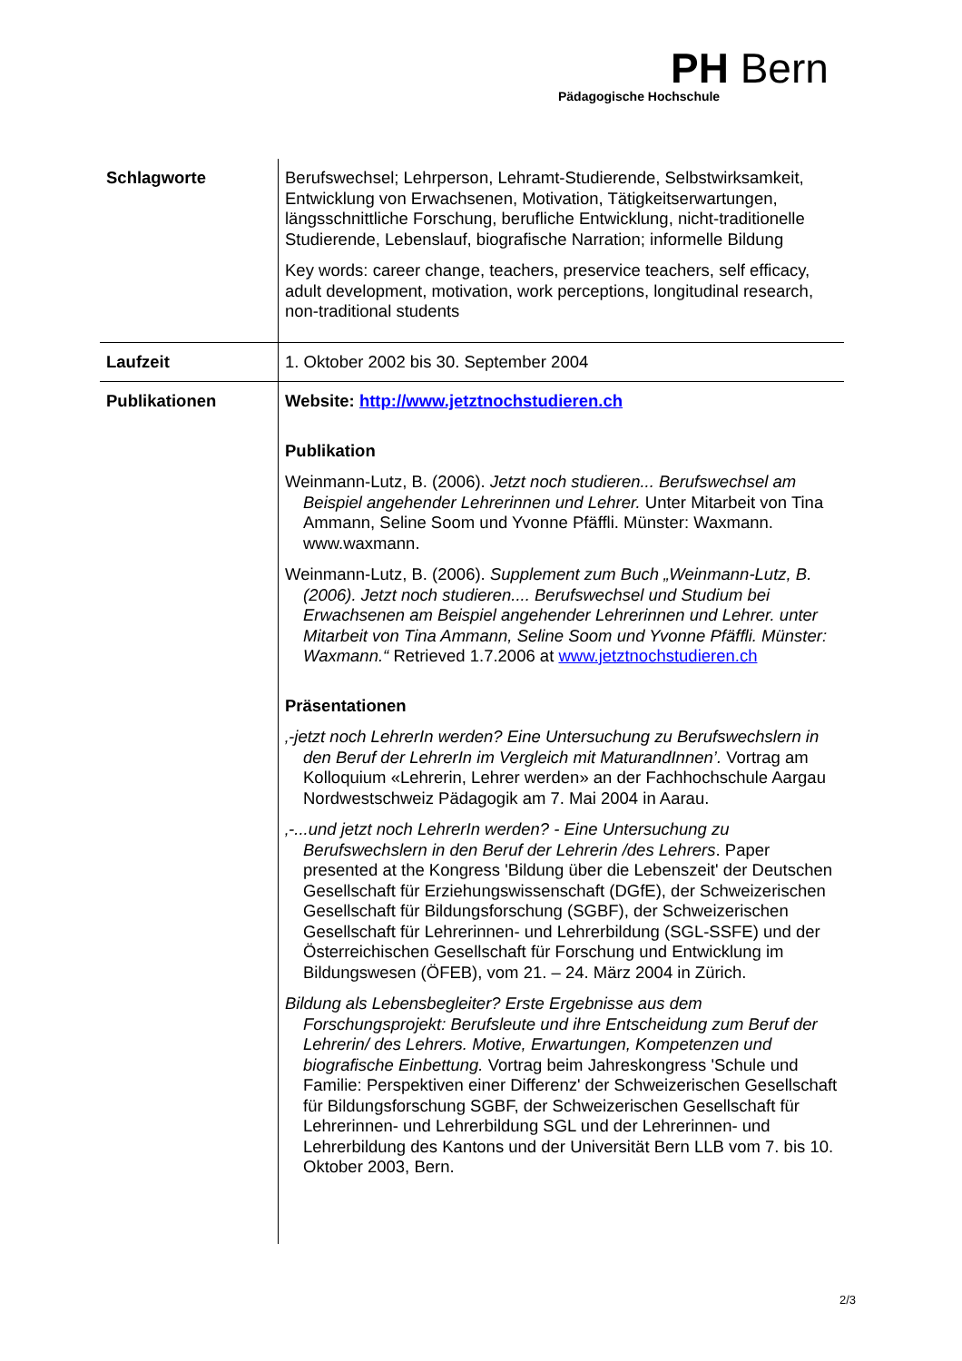PH Bern
Pädagogische Hochschule
| Schlagworte | Berufswechsel; Lehrperson, Lehramt-Studierende, Selbstwirksamkeit, Entwicklung von Erwachsenen, Motivation, Tätigkeitserwartungen, längsschnittliche Forschung, berufliche Entwicklung, nicht-traditionelle Studierende, Lebenslauf, biografische Narration; informelle Bildung Key words: career change, teachers, preservice teachers, self efficacy, adult development, motivation, work perceptions, longitudinal research, non-traditional students |
| Laufzeit | 1. Oktober 2002 bis 30. September 2004 |
| Publikationen | Website: http://www.jetztnochstudieren.ch Publikation Weinmann-Lutz, B. (2006). Jetzt noch studieren... Berufswechsel am Beispiel angehender Lehrerinnen und Lehrer. Unter Mitarbeit von Tina Ammann, Seline Soom und Yvonne Pfäffli. Münster: Waxmann. www.waxmann. Weinmann-Lutz, B. (2006). Supplement zum Buch „Weinmann-Lutz, B. (2006). Jetzt noch studieren.... Berufswechsel und Studium bei Erwachsenen am Beispiel angehender Lehrerinnen und Lehrer. unter Mitarbeit von Tina Ammann, Seline Soom und Yvonne Pfäffli. Münster: Waxmann.“ Retrieved 1.7.2006 at www.jetztnochstudieren.ch Präsentationen ‚-jetzt noch LehrerIn werden? Eine Untersuchung zu Berufswechslern in den Beruf der LehrerIn im Vergleich mit MaturandInnen’. Vortrag am Kolloquium «Lehrerin, Lehrer werden» an der Fachhochschule Aargau Nordwestschweiz Pädagogik am 7. Mai 2004 in Aarau. ‚-...und jetzt noch LehrerIn werden? - Eine Untersuchung zu Berufswechslern in den Beruf der Lehrerin /des Lehrers . Paper presented at the Kongress 'Bildung über die Lebenszeit' der Deutschen Gesellschaft für Erziehungswissenschaft (DGfE), der Schweizerischen Gesellschaft für Bildungsforschung (SGBF), der Schweizerischen Gesellschaft für Lehrerinnen- und Lehrerbildung (SGL-SSFE) und der Österreichischen Gesellschaft für Forschung und Entwicklung im Bildungswesen (ÖFEB), vom 21. – 24. März 2004 in Zürich. Bildung als Lebensbegleiter? Erste Ergebnisse aus dem Forschungsprojekt: Berufsleute und ihre Entscheidung zum Beruf der Lehrerin/ des Lehrers. Motive, Erwartungen, Kompetenzen und biografische Einbettung. Vortrag beim Jahreskongress 'Schule und Familie: Perspektiven einer Differenz' der Schweizerischen Gesellschaft für Bildungsforschung SGBF, der Schweizerischen Gesellschaft für Lehrerinnen- und Lehrerbildung SGL und der Lehrerinnen- und Lehrerbildung des Kantons und der Universität Bern LLB vom 7. bis 10. Oktober 2003, Bern. |
2/3